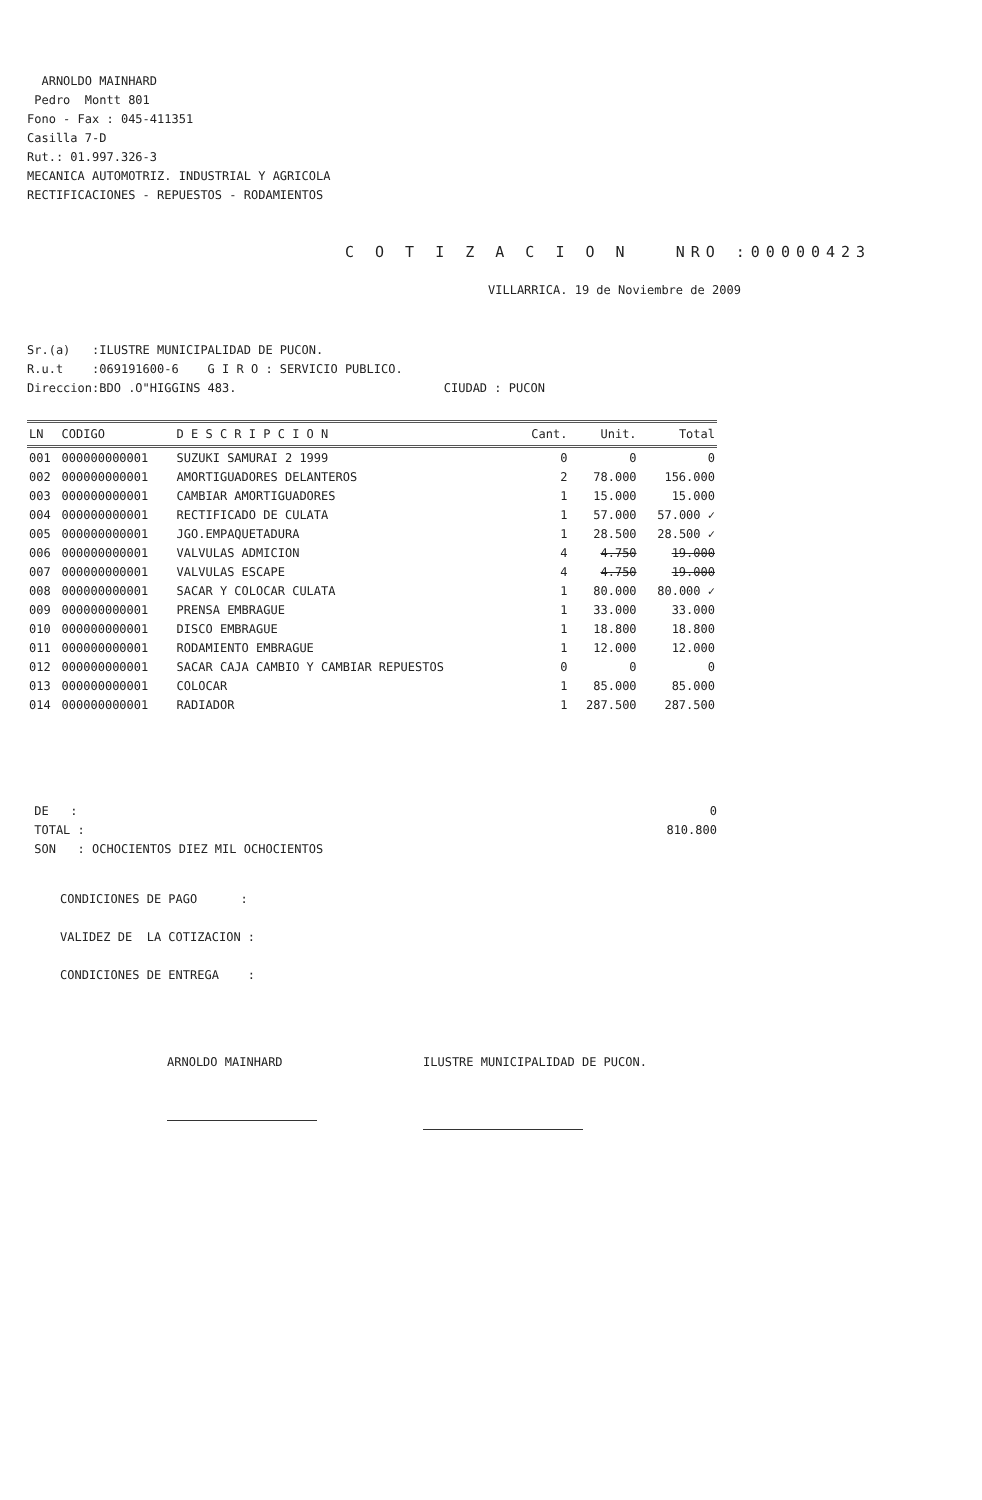ARNOLDO MAINHARD
Pedro Montt 801
Fono - Fax : 045-411351
Casilla 7-D
Rut.: 01.997.326-3
MECANICA AUTOMOTRIZ. INDUSTRIAL Y AGRICOLA
RECTIFICACIONES - REPUESTOS - RODAMIENTOS
C O T I Z A C I O N NRO :00000423
VILLARRICA. 19 de Noviembre de 2009
Sr.(a) :ILUSTRE MUNICIPALIDAD DE PUCON.
R.u.t :069191600-6 G I R O : SERVICIO PUBLICO.
Direccion:BDO .O"HIGGINS 483. CIUDAD : PUCON
| LN | CODIGO | D E S C R I P C I O N | Cant. | Unit. | Total |
| --- | --- | --- | --- | --- | --- |
| 001 | 000000000001 | SUZUKI SAMURAI 2 1999 | 0 | 0 | 0 |
| 002 | 000000000001 | AMORTIGUADORES DELANTEROS | 2 | 78.000 | 156.000 |
| 003 | 000000000001 | CAMBIAR AMORTIGUADORES | 1 | 15.000 | 15.000 |
| 004 | 000000000001 | RECTIFICADO DE CULATA | 1 | 57.000 | 57.000 ✓ |
| 005 | 000000000001 | JGO.EMPAQUETADURA | 1 | 28.500 | 28.500 ✓ |
| 006 | 000000000001 | VALVULAS ADMICION | 4 | 4.750 | 19.000 |
| 007 | 000000000001 | VALVULAS ESCAPE | 4 | 4.750 | 19.000 |
| 008 | 000000000001 | SACAR Y COLOCAR CULATA | 1 | 80.000 | 80.000 ✓ |
| 009 | 000000000001 | PRENSA EMBRAGUE | 1 | 33.000 | 33.000 |
| 010 | 000000000001 | DISCO EMBRAGUE | 1 | 18.800 | 18.800 |
| 011 | 000000000001 | RODAMIENTO EMBRAGUE | 1 | 12.000 | 12.000 |
| 012 | 000000000001 | SACAR CAJA CAMBIO Y CAMBIAR REPUESTOS | 0 | 0 | 0 |
| 013 | 000000000001 | COLOCAR | 1 | 85.000 | 85.000 |
| 014 | 000000000001 | RADIADOR | 1 | 287.500 | 287.500 |
DE : 0
TOTAL : 810.800
SON : OCHOCIENTOS DIEZ MIL OCHOCIENTOS
CONDICIONES DE PAGO :
VALIDEZ DE LA COTIZACION :
CONDICIONES DE ENTREGA :
ARNOLDO MAINHARD
ILUSTRE MUNICIPALIDAD DE PUCON.